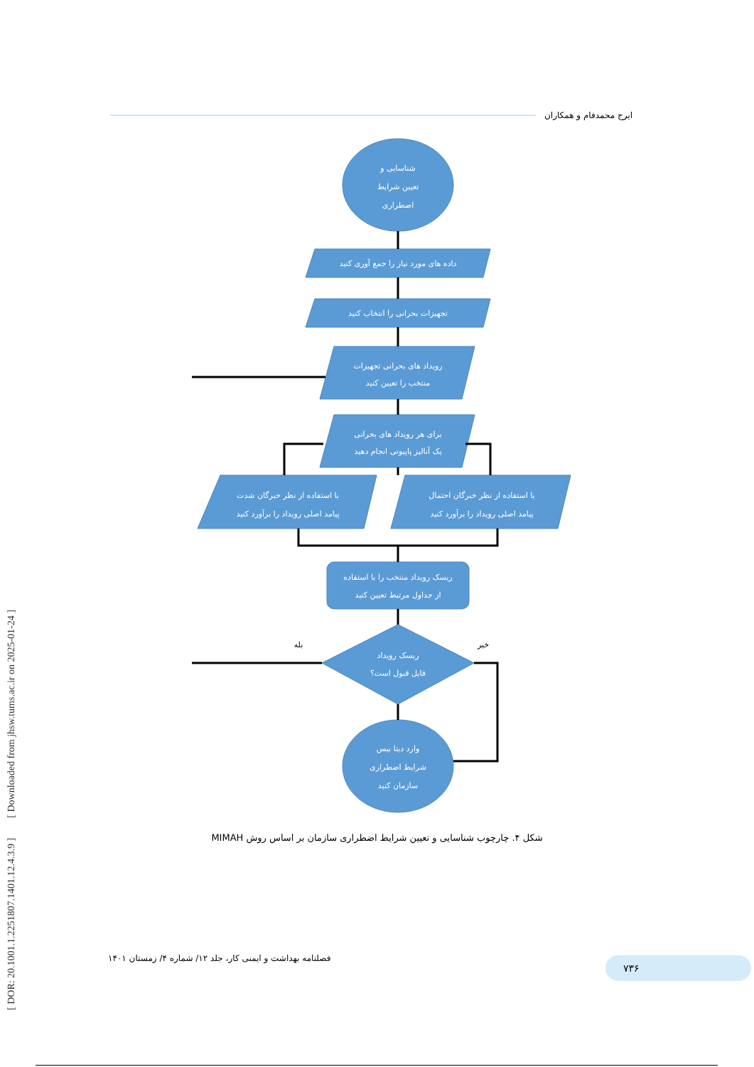ایرج محمدفام و همکاران
شناسایی و
تعیین شرایط
اضطراری
داده های مورد نیاز را جمع آوری کنید
تجهیزات بحرانی را انتخاب کنید
رویداد های بحرانی تجهیزات
منتخب را تعیین کنید
برای هر رویداد های بحرانی
یک آنالیز پاپیونی انجام دهید
با استفاده از نظر خبرگان شدت
پیامد اصلی رویداد را برآورد کنید
با استفاده از نظر خبرگان احتمال
پیامد اصلی رویداد را برآورد کنید
ریسک رویداد منتخب را با استفاده
از جداول مرتبط تعیین کنید
ریسک رویداد
قابل قبول است؟
وارد دیتا بیس
شرایط اضطراری
سازمان کنید
بله
خیر
شکل ۴. چارچوب شناسایی و تعیین شرایط اضطراری سازمان بر اساس روش MIMAH
[ DOR: 20.1001.1.2251807.1401.12.4.3.9 ] [ Downloaded from jhsw.tums.ac.ir on 2025-01-24 ]
فصلنامه بهداشت و ایمنی کار، جلد ۱۲/ شماره ۴/ زمستان ۱۴۰۱
۷۳۶